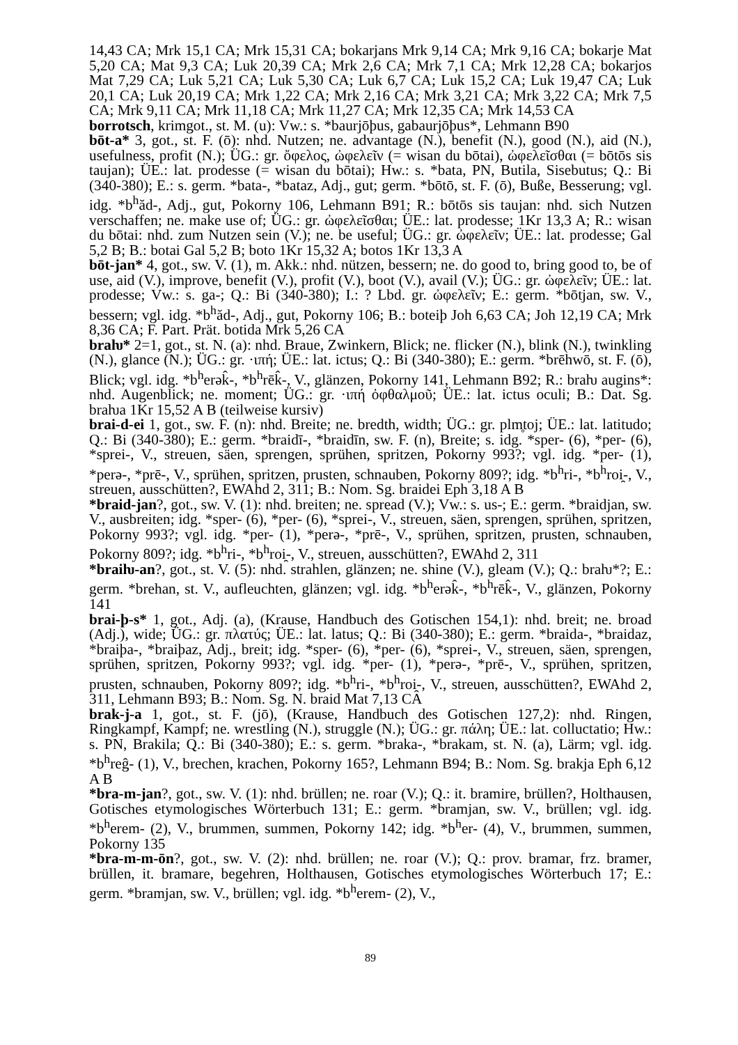14,43 CA; Mrk 15,1 CA; Mrk 15,31 CA; bokarjans Mrk 9,14 CA; Mrk 9,16 CA; bokarje Mat 5,20 CA; Mat 9,3 CA; Luk 20,39 CA; Mrk 2,6 CA; Mrk 7,1 CA; Mrk 12,28 CA; bokarjos Mat 7,29 CA; Luk 5,21 CA; Luk 5,30 CA; Luk 6,7 CA; Luk 15,2 CA; Luk 19,47 CA; Luk 20,1 CA; Luk 20,19 CA; Mrk 1,22 CA; Mrk 2,16 CA; Mrk 3,21 CA; Mrk 3,22 CA; Mrk 7,5 CA; Mrk 9,11 CA; Mrk 11,18 CA; Mrk 11,27 CA; Mrk 12,35 CA; Mrk 14,53 CA
borrotsch, krimgot., st. M. (u): Vw.: s. *baurjōþus, gabaurjōþus*, Lehmann B90
bōt-a* 3, got., st. F. (ō): nhd. Nutzen; ne. advantage (N.), benefit (N.), good (N.), aid (N.), usefulness, profit (N.); ÜG.: gr. ὄφελος, ὠφελεῖν (= wisan du bōtai), ὠφελεῖσθαι (= bōtōs sis taujan); ÜE.: lat. prodesse (= wisan du bōtai); Hw.: s. *bata, PN, Butila, Sisebutus; Q.: Bi (340-380); E.: s. germ. *bata-, *bataz, Adj., gut; germ. *bōtō, st. F. (ō), Buße, Besserung; vgl. idg. *b<sup>h</sup>ăd-, Adj., gut, Pokorny 106, Lehmann B91; R.: bōtōs sis taujan: nhd. sich Nutzen verschaffen; ne. make use of; ÜG.: gr. ὠφελεῖσθαι; ÜE.: lat. prodesse; 1Kr 13,3 A; R.: wisan du bōtai: nhd. zum Nutzen sein (V.); ne. be useful; ÜG.: gr. ὠφελεῖν; ÜE.: lat. prodesse; Gal 5,2 B; B.: botai Gal 5,2 B; boto 1Kr 15,32 A; botos 1Kr 13,3 A
bōt-jan* 4, got., sw. V. (1), m. Akk.: nhd. nützen, bessern; ne. do good to, bring good to, be of use, aid (V.), improve, benefit (V.), profit (V.), boot (V.), avail (V.); ÜG.: gr. ὠφελεῖν; ÜE.: lat. prodesse; Vw.: s. ga-; Q.: Bi (340-380); I.: ? Lbd. gr. ὠφελεῖν; E.: germ. *bōtjan, sw. V., bessern; vgl. idg. *b<sup>h</sup>ăd-, Adj., gut, Pokorny 106; B.: boteiþ Joh 6,63 CA; Joh 12,19 CA; Mrk 8,36 CA; F. Part. Prät. botida Mrk 5,26 CA
braƕ* 2=1, got., st. N. (a): nhd. Braue, Zwinkern, Blick; ne. flicker (N.), blink (N.), twinkling (N.), glance (N.); ÜG.: gr. ·ιπή; ÜE.: lat. ictus; Q.: Bi (340-380); E.: germ. *brēhwō, st. F. (ō), Blick; vgl. idg. *b<sup>h</sup>erək̂-, *b<sup>h</sup>rēk̂-, V., glänzen, Pokorny 141, Lehmann B92; R.: braƕ augins*: nhd. Augenblick; ne. moment; ÜG.: gr. ·ιπή ὀφθαλμοῦ; ÜE.: lat. ictus oculi; B.: Dat. Sg. braƕa 1Kr 15,52 A B (teilweise kursiv)
brai-d-ei 1, got., sw. F. (n): nhd. Breite; ne. bredth, width; ÜG.: gr. plm̥toj; ÜE.: lat. latitudo; Q.: Bi (340-380); E.: germ. *braidī-, *braidīn, sw. F. (n), Breite; s. idg. *sper- (6), *per- (6), *sprei-, V., streuen, säen, sprengen, sprühen, spritzen, Pokorny 993?; vgl. idg. *per- (1), *perə-, *prē-, V., sprühen, spritzen, prusten, schnauben, Pokorny 809?; idg. *b<sup>h</sup>ri-, *b<sup>h</sup>roi̯-, V., streuen, ausschütten?, EWAhd 2, 311; B.: Nom. Sg. braidei Eph 3,18 A B
*braid-jan?, got., sw. V. (1): nhd. breiten; ne. spread (V.); Vw.: s. us-; E.: germ. *braidjan, sw. V., ausbreiten; idg. *sper- (6), *per- (6), *sprei-, V., streuen, säen, sprengen, sprühen, spritzen, Pokorny 993?; vgl. idg. *per- (1), *perə-, *prē-, V., sprühen, spritzen, prusten, schnauben, Pokorny 809?; idg. *b<sup>h</sup>ri-, *b<sup>h</sup>roi̯-, V., streuen, ausschütten?, EWAhd 2, 311
*braiƕ-an?, got., st. V. (5): nhd. strahlen, glänzen; ne. shine (V.), gleam (V.); Q.: braƕ*?; E.: germ. *brehan, st. V., aufleuchten, glänzen; vgl. idg. *b<sup>h</sup>erək̂-, *b<sup>h</sup>rēk̂-, V., glänzen, Pokorny 141
brai-þ-s* 1, got., Adj. (a), (Krause, Handbuch des Gotischen 154,1): nhd. breit; ne. broad (Adj.), wide; ÜG.: gr. πλατύς; ÜE.: lat. latus; Q.: Bi (340-380); E.: germ. *braida-, *braidaz, *braiþa-, *braiþaz, Adj., breit; idg. *sper- (6), *per- (6), *sprei-, V., streuen, säen, sprengen, sprühen, spritzen, Pokorny 993?; vgl. idg. *per- (1), *perə-, *prē-, V., sprühen, spritzen, prusten, schnauben, Pokorny 809?; idg. *b<sup>h</sup>ri-, *b<sup>h</sup>roi̯-, V., streuen, ausschütten?, EWAhd 2, 311, Lehmann B93; B.: Nom. Sg. N. braid Mat 7,13 CA
brak-j-a 1, got., st. F. (jō), (Krause, Handbuch des Gotischen 127,2): nhd. Ringen, Ringkampf, Kampf; ne. wrestling (N.), struggle (N.); ÜG.: gr. πάλη; ÜE.: lat. colluctatio; Hw.: s. PN, Brakila; Q.: Bi (340-380); E.: s. germ. *braka-, *brakam, st. N. (a), Lärm; vgl. idg. *b<sup>h</sup>reĝ- (1), V., brechen, krachen, Pokorny 165?, Lehmann B94; B.: Nom. Sg. brakja Eph 6,12 A B
*bra-m-jan?, got., sw. V. (1): nhd. brüllen; ne. roar (V.); Q.: it. bramire, brüllen?, Holthausen, Gotisches etymologisches Wörterbuch 131; E.: germ. *bramjan, sw. V., brüllen; vgl. idg. *b<sup>h</sup>erem- (2), V., brummen, summen, Pokorny 142; idg. *b<sup>h</sup>er- (4), V., brummen, summen, Pokorny 135
*bra-m-m-ōn?, got., sw. V. (2): nhd. brüllen; ne. roar (V.); Q.: prov. bramar, frz. bramer, brüllen, it. bramare, begehren, Holthausen, Gotisches etymologisches Wörterbuch 17; E.: germ. *bramjan, sw. V., brüllen; vgl. idg. *b<sup>h</sup>erem- (2), V.,
89